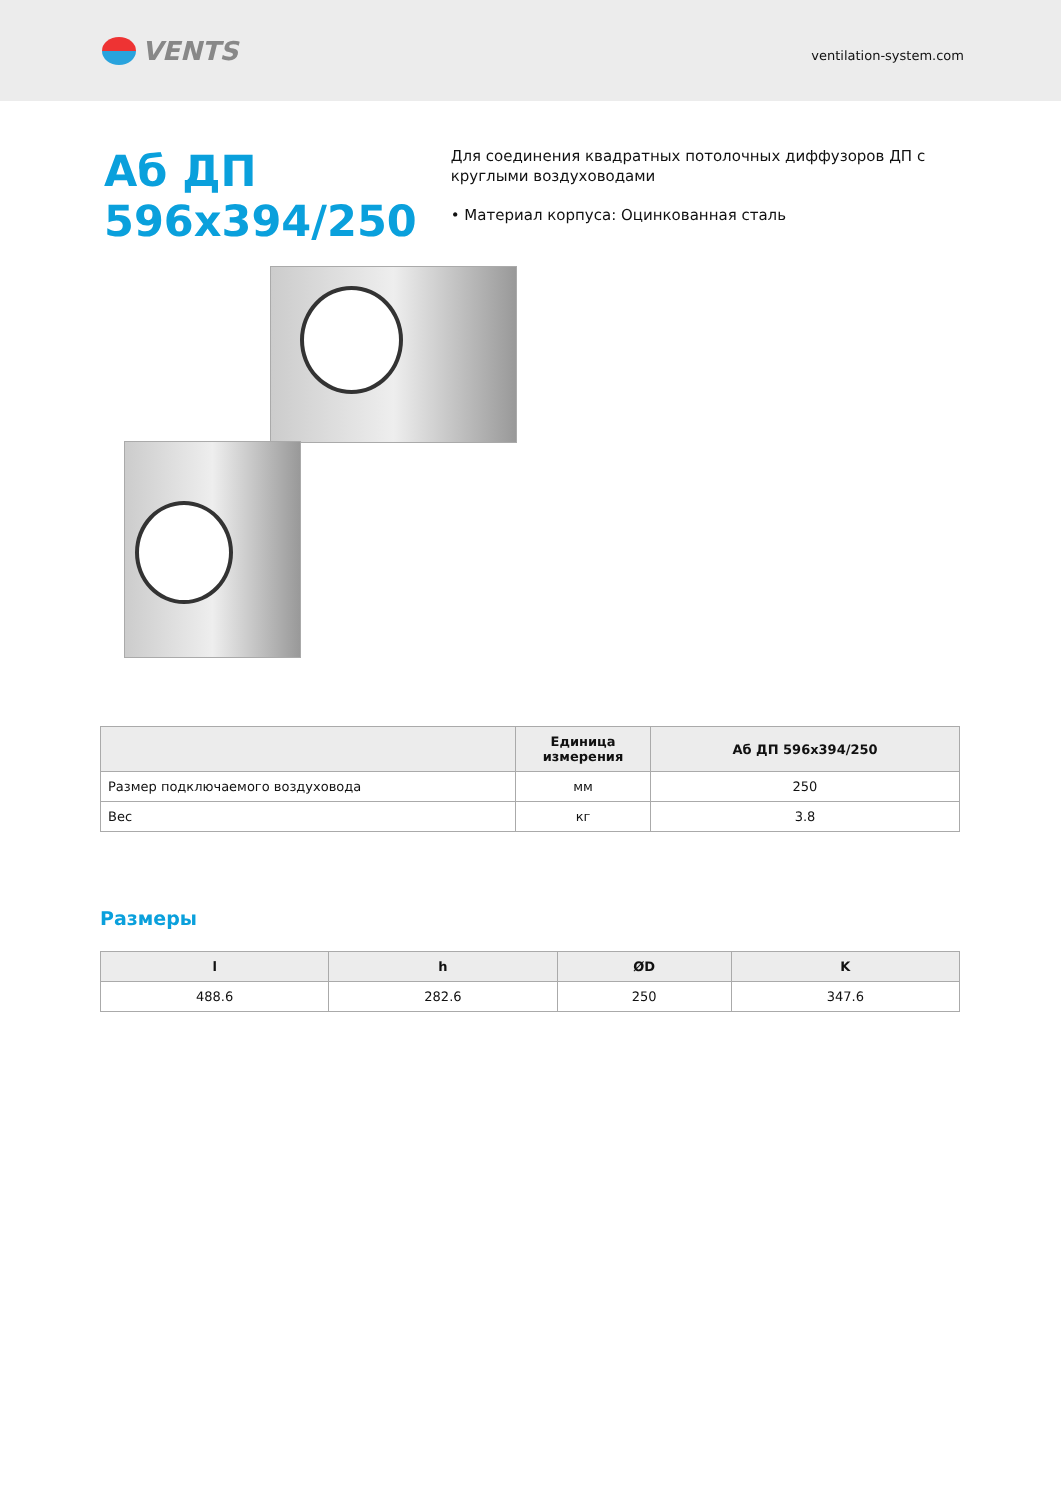VENTS
ventilation-system.com
Аб ДП 596х394/250
Для соединения квадратных потолочных диффузоров ДП с круглыми воздуховодами
• Материал корпуса: Оцинкованная сталь
| | Единица измерения | Аб ДП 596х394/250 |
| --- | --- | --- |
| Размер подключаемого воздуховода | мм | 250 |
| Вес | кг | 3.8 |
Размеры
| l | h | ØD | K |
| --- | --- | --- | --- |
| 488.6 | 282.6 | 250 | 347.6 |